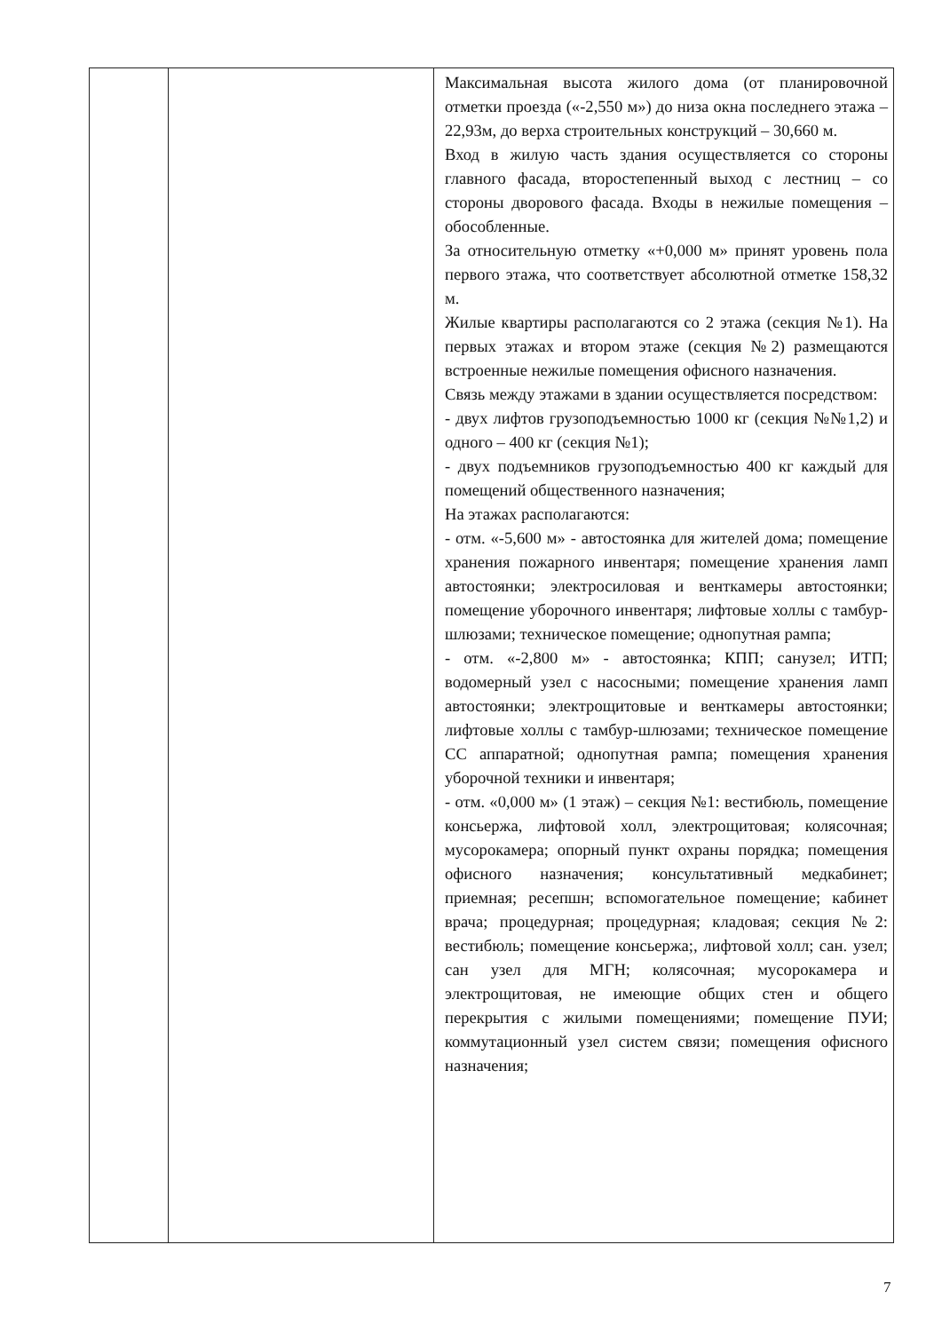| | | Максимальная высота жилого дома (от планировочной отметки проезда («-2,550 м») до низа окна последнего этажа – 22,93м, до верха строительных конструкций – 30,660 м. Вход в жилую часть здания осуществляется со стороны главного фасада, второстепенный выход с лестниц – со стороны дворового фасада. Входы в нежилые помещения – обособленные. За относительную отметку «+0,000 м» принят уровень пола первого этажа, что соответствует абсолютной отметке 158,32 м. Жилые квартиры располагаются со 2 этажа (секция №1). На первых этажах и втором этаже (секция №2) размещаются встроенные нежилые помещения офисного назначения. Связь между этажами в здании осуществляется посредством: - двух лифтов грузоподъемностью 1000 кг (секция №№1,2) и одного – 400 кг (секция №1); - двух подъемников грузоподъемностью 400 кг каждый для помещений общественного назначения; На этажах располагаются: - отм. «-5,600 м» - автостоянка для жителей дома; помещение хранения пожарного инвентаря; помещение хранения ламп автостоянки; электросиловая и венткамеры автостоянки; помещение уборочного инвентаря; лифтовые холлы с тамбур-шлюзами; техническое помещение; однопутная рампа; - отм. «-2,800 м» - автостоянка; КПП; санузел; ИТП; водомерный узел с насосными; помещение хранения ламп автостоянки; электрощитовые и венткамеры автостоянки; лифтовые холлы с тамбур-шлюзами; техническое помещение СС аппаратной; однопутная рампа; помещения хранения уборочной техники и инвентаря; - отм. «0,000 м» (1 этаж) – секция №1: вестибюль, помещение консьержа, лифтовой холл, электрощитовая; колясочная; мусорокамера; опорный пункт охраны порядка; помещения офисного назначения; консультативный медкабинет; приемная; ресепшн; вспомогательное помещение; кабинет врача; процедурная; процедурная; кладовая; секция №2: вестибюль; помещение консьержа;, лифтовой холл; сан. узел; сан узел для МГН; колясочная; мусорокамера и электрощитовая, не имеющие общих стен и общего перекрытия с жилыми помещениями; помещение ПУИ; коммутационный узел систем связи; помещения офисного назначения; |
7